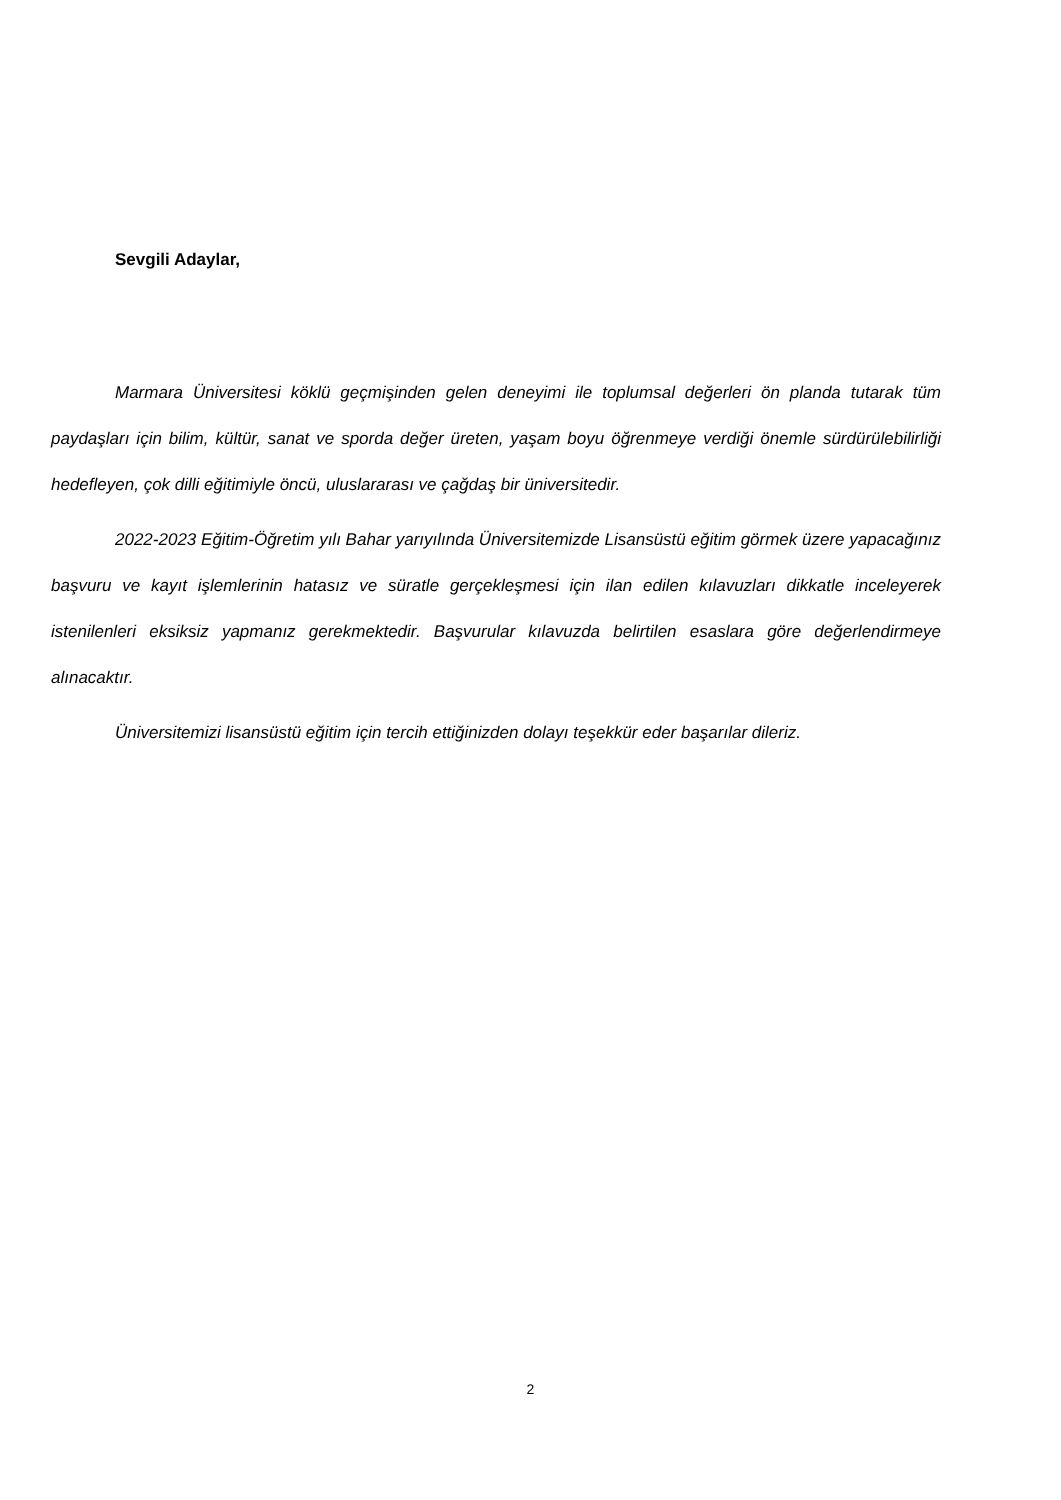Sevgili Adaylar,
Marmara Üniversitesi köklü geçmişinden gelen deneyimi ile toplumsal değerleri ön planda tutarak tüm paydaşları için bilim, kültür, sanat ve sporda değer üreten, yaşam boyu öğrenmeye verdiği önemle sürdürülebilirliği hedefleyen, çok dilli eğitimiyle öncü, uluslararası ve çağdaş bir üniversitedir.
2022-2023 Eğitim-Öğretim yılı Bahar yarıyılında Üniversitemizde Lisansüstü eğitim görmek üzere yapacağınız başvuru ve kayıt işlemlerinin hatasız ve süratle gerçekleşmesi için ilan edilen kılavuzları dikkatle inceleyerek istenilenleri eksiksiz yapmanız gerekmektedir. Başvurular kılavuzda belirtilen esaslara göre değerlendirmeye alınacaktır.
Üniversitemizi lisansüstü eğitim için tercih ettiğinizden dolayı teşekkür eder başarılar dileriz.
2